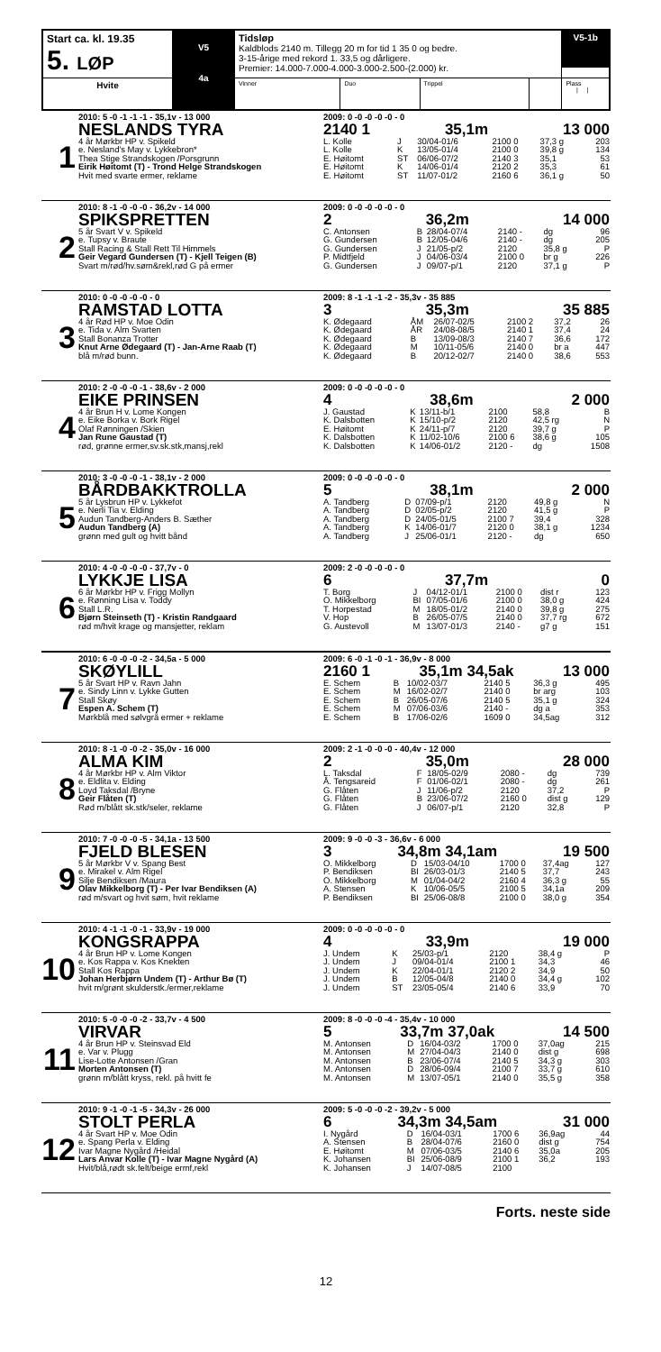| Start ca. kl. 19.35 5. LØP | V5 4a | Tidsløp Kaldblods 2140 m. Tillegg 20 m for tid 1 35 0 og bedre. 3-15-årige med rekord 1. 33,5 og dårligere. Premier: 14.000-7.000-4.000-3.000-2.500-(2.000) kr. | | | | V5-1b |
| Hvite | | Vinner | Duo | Trippel | | Plass / / |
1
2010: 5 -0 -1 -1 -1 - 35,1v - 13 000
NESLANDS TYRA
4 år Mørkbr HP v. Spikeld
e. Nesland's May v. Lykkebron*
Thea Stige Strandskogen /Porsgrunn
Eirik Høitomt (T) - Trond Helge Strandskogen
Hvit med svarte ermer, reklame
2009: 0 -0 -0 -0 -0 - 0
2140 1 35,1m 13 000
| L. Kolle | J | 30/04-01/6 | 2100 0 | 37,3 g | 203 |
| L. Kolle | K | 13/05-01/4 | 2100 0 | 39,8 g | 134 |
| E. Høitomt | ST | 06/06-07/2 | 2140 3 | 35,1 | 53 |
| E. Høitomt | K | 14/06-01/4 | 2120 2 | 35,3 | 61 |
| E. Høitomt | ST | 11/07-01/2 | 2160 6 | 36,1 g | 50 |
2
2010: 8 -1 -0 -0 -0 - 36,2v - 14 000
SPIKSPRETTEN
5 år Svart V v. Spikeld
e. Tupsy v. Braute
Stall Racing & Stall Rett Til Himmels
Geir Vegard Gundersen (T) - Kjell Teigen (B)
Svart m/rød/hv.søm&rekl,rød G på ermer
2009: 0 -0 -0 -0 -0 - 0
2 36,2m 14 000
| C. Antonsen | B | 28/04-07/4 | 2140 - | dg | 96 |
| G. Gundersen | B | 12/05-04/6 | 2140 - | dg | 205 |
| G. Gundersen | J | 21/05-p/2 | 2120 | 35,8 g | P |
| P. Midtfjeld | J | 04/06-03/4 | 2100 0 | br g | 226 |
| G. Gundersen | J | 09/07-p/1 | 2120 | 37,1 g | P |
3
2010: 0 -0 -0 -0 -0 - 0
RAMSTAD LOTTA
4 år Rød HP v. Moe Odin
e. Tida v. Alm Svarten
Stall Bonanza Trotter
Knut Arne Ødegaard (T) - Jan-Arne Raab (T)
blå m/rød bunn.
2009: 8 -1 -1 -1 -2 - 35,3v - 35 885
3 35,3m 35 885
| K. Ødegaard | ÅM | 26/07-02/5 | 2100 2 | 37,2 | 26 |
| K. Ødegaard | ÅR | 24/08-08/5 | 2140 1 | 37,4 | 24 |
| K. Ødegaard | B | 13/09-08/3 | 2140 7 | 36,6 | 172 |
| K. Ødegaard | M | 10/11-05/6 | 2140 0 | br a | 447 |
| K. Ødegaard | B | 20/12-02/7 | 2140 0 | 38,6 | 553 |
4
2010: 2 -0 -0 -0 -1 - 38,6v - 2 000
EIKE PRINSEN
4 år Brun H v. Lome Kongen
e. Eike Borka v. Bork Rigel
Olaf Rønningen /Skien
Jan Rune Gaustad (T)
rød, grønne ermer,sv.sk.stk,mansj,rekl
2009: 0 -0 -0 -0 -0 - 0
4 38,6m 2 000
| J. Gaustad | K | 13/11-b/1 | 2100 | 58,8 | B |
| K. Dalsbotten | K | 15/10-p/2 | 2120 | 42,5 rg | N |
| E. Høitomt | K | 24/11-p/7 | 2120 | 39,7 g | P |
| K. Dalsbotten | K | 11/02-10/6 | 2100 6 | 38,6 g | 105 |
| K. Dalsbotten | K | 14/06-01/2 | 2120 - | dg | 1508 |
5
2010: 3 -0 -0 -0 -1 - 38,1v - 2 000
BÅRDBAKKTROLLA
5 år Lysbrun HP v. Lykkefot
e. Nerli Tia v. Elding
Audun Tandberg-Anders B. Sæther
Audun Tandberg (A)
grønn med gult og hvitt bånd
2009: 0 -0 -0 -0 -0 - 0
5 38,1m 2 000
| A. Tandberg | D | 07/09-p/1 | 2120 | 49,8 g | N |
| A. Tandberg | D | 02/05-p/2 | 2120 | 41,5 g | P |
| A. Tandberg | D | 24/05-01/5 | 2100 7 | 39,4 | 328 |
| A. Tandberg | K | 14/06-01/7 | 2120 0 | 38,1 g | 1234 |
| A. Tandberg | J | 25/06-01/1 | 2120 - | dg | 650 |
6
2010: 4 -0 -0 -0 -0 - 37,7v - 0
LYKKJE LISA
6 år Mørkbr HP v. Frigg Mollyn
e. Rønning Lisa v. Toddy
Stall L.R.
Bjørn Steinseth (T) - Kristin Randgaard
rød m/hvit krage og mansjetter, reklam
2009: 2 -0 -0 -0 -0 - 0
6 37,7m 0
| T. Borg | J | 04/12-01/1 | 2100 0 | dist r | 123 |
| O. Mikkelborg | BI | 07/05-01/6 | 2100 0 | 38,0 g | 424 |
| T. Horpestad | M | 18/05-01/2 | 2140 0 | 39,8 g | 275 |
| V. Hop | B | 26/05-07/5 | 2140 0 | 37,7 rg | 672 |
| G. Austevoll | M | 13/07-01/3 | 2140 - | g7 g | 151 |
7
2010: 6 -0 -0 -0 -2 - 34,5a - 5 000
SKØYLILL
5 år Svart HP v. Ravn Jahn
e. Sindy Linn v. Lykke Gutten
Stall Skøy
Espen A. Schem (T)
Mørkblå med sølvgrå ermer + reklame
2009: 6 -0 -1 -0 -1 - 36,9v - 8 000
2160 1 35,1m 34,5ak 13 000
| E. Schem | B | 10/02-03/7 | 2140 5 | 36,3 g | 495 |
| E. Schem | M | 16/02-02/7 | 2140 0 | br arg | 103 |
| E. Schem | B | 26/05-07/6 | 2140 5 | 35,1 g | 324 |
| E. Schem | M | 07/06-03/6 | 2140 - | dg a | 353 |
| E. Schem | B | 17/06-02/6 | 1609 0 | 34,5ag | 312 |
8
2010: 8 -1 -0 -0 -2 - 35,0v - 16 000
ALMA KIM
4 år Mørkbr HP v. Alm Viktor
e. Eldlita v. Elding
Loyd Taksdal /Bryne
Geir Flåten (T)
Rød m/blått sk.stk/seler, reklame
2009: 2 -1 -0 -0 -0 - 40,4v - 12 000
2 35,0m 28 000
| L. Taksdal | F | 18/05-02/9 | 2080 - | dg | 739 |
| Å. Tengsareid | F | 01/06-02/1 | 2080 - | dg | 261 |
| G. Flåten | J | 11/06-p/2 | 2120 | 37,2 | P |
| G. Flåten | B | 23/06-07/2 | 2160 0 | dist g | 129 |
| G. Flåten | J | 06/07-p/1 | 2120 | 32,8 | P |
9
2010: 7 -0 -0 -0 -5 - 34,1a - 13 500
FJELD BLESEN
5 år Mørkbr V v. Spang Best
e. Mirakel v. Alm Rigel
Silje Bendiksen /Maura
Olav Mikkelborg (T) - Per Ivar Bendiksen (A)
rød m/svart og hvit søm, hvit reklame
2009: 9 -0 -0 -3 - 36,6v - 6 000
3 34,8m 34,1am 19 500
| O. Mikkelborg | D | 15/03-04/10 | 1700 0 | 37,4ag | 127 |
| P. Bendiksen | BI | 26/03-01/3 | 2140 5 | 37,7 | 243 |
| O. Mikkelborg | M | 01/04-04/2 | 2160 4 | 36,3 g | 55 |
| A. Stensen | K | 10/06-05/5 | 2100 5 | 34,1a | 209 |
| P. Bendiksen | BI | 25/06-08/8 | 2100 0 | 38,0 g | 354 |
10
2010: 4 -1 -1 -0 -1 - 33,9v - 19 000
KONGSRAPPA
4 år Brun HP v. Lome Kongen
e. Kos Rappa v. Kos Knekten
Stall Kos Rappa
Johan Herbjørn Undem (T) - Arthur Bø (T)
hvit m/grønt skulderstk./ermer,reklame
2009: 0 -0 -0 -0 -0 - 0
4 33,9m 19 000
| J. Undem | K | 25/03-p/1 | 2120 | 38,4 g | P |
| J. Undem | J | 09/04-01/4 | 2100 1 | 34,3 | 46 |
| J. Undem | K | 22/04-01/1 | 2120 2 | 34,9 | 50 |
| J. Undem | B | 12/05-04/8 | 2140 0 | 34,4 g | 102 |
| J. Undem | ST | 23/05-05/4 | 2140 6 | 33,9 | 70 |
11
2010: 5 -0 -0 -0 -2 - 33,7v - 4 500
VIRVAR
4 år Brun HP v. Steinsvad Eld
e. Var v. Plugg
Lise-Lotte Antonsen /Gran
Morten Antonsen (T)
grønn m/blått kryss, rekl. på hvitt fe
2009: 8 -0 -0 -0 -4 - 35,4v - 10 000
5 33,7m 37,0ak 14 500
| M. Antonsen | D | 16/04-03/2 | 1700 0 | 37,0ag | 215 |
| M. Antonsen | M | 27/04-04/3 | 2140 0 | dist g | 698 |
| M. Antonsen | B | 23/06-07/4 | 2140 5 | 34,3 g | 303 |
| M. Antonsen | D | 28/06-09/4 | 2100 7 | 33,7 g | 610 |
| M. Antonsen | M | 13/07-05/1 | 2140 0 | 35,5 g | 358 |
12
2010: 9 -1 -0 -1 -5 - 34,3v - 26 000
STOLT PERLA
4 år Svart HP v. Moe Odin
e. Spang Perla v. Elding
Ivar Magne Nygård /Heidal
Lars Anvar Kolle (T) - Ivar Magne Nygård (A)
Hvit/blå,rødt sk.felt/beige ermf,rekl
2009: 5 -0 -0 -0 -2 - 39,2v - 5 000
6 34,3m 34,5am 31 000
| I. Nygård | D | 16/04-03/1 | 1700 6 | 36,9ag | 44 |
| A. Stensen | B | 28/04-07/6 | 2160 0 | dist g | 754 |
| E. Høitomt | M | 07/06-03/5 | 2140 6 | 35,0a | 205 |
| K. Johansen | BI | 25/06-08/9 | 2100 1 | 36,2 | 193 |
| K. Johansen | J | 14/07-08/5 | 2100 | | |
Forts. neste side
12